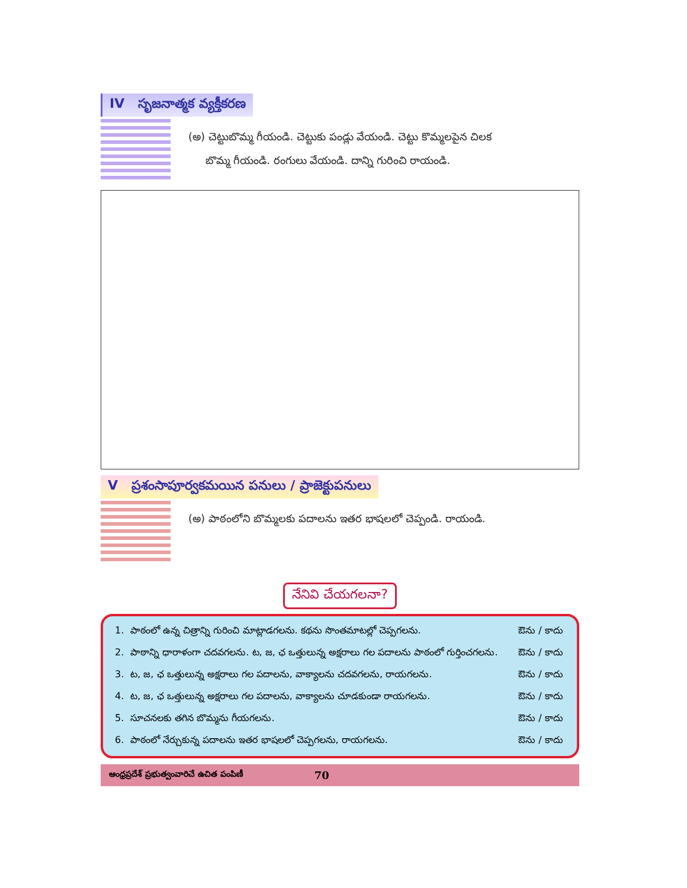IV సృజనాత్మక వ్యక్తీకరణ
(అ) చెట్టుబొమ్మ గీయండి. చెట్టుకు పండ్లు వేయండి. చెట్టు కొమ్మలపైన చిలక
బొమ్మ గీయండి. రంగులు వేయండి. దాన్ని గురించి రాయండి.
V ప్రశంసాపూర్వకమయిన పనులు / ప్రాజెక్టుపనులు
(అ) పాఠంలోని బొమ్మలకు పదాలను ఇతర భాషలలో చెప్పండి. రాయండి.
నేనివి చేయగలనా?
| 1. | పాఠంలో ఉన్న చిత్రాన్ని గురించి మాట్లాడగలను. కథను సొంతమాటల్లో చెప్పగలను. | ఔను / కాదు |
| 2. | పాఠాన్ని ధారాళంగా చదవగలను. ట, జ, ఛ ఒత్తులున్న అక్షరాలు గల పదాలను పాఠంలో గుర్తించగలను. | ఔను / కాదు |
| 3. | ట, జ, ఛ ఒత్తులున్న అక్షరాలు గల పదాలను, వాక్యాలను చదవగలను, రాయగలను. | ఔను / కాదు |
| 4. | ట, జ, ఛ ఒత్తులున్న అక్షరాలు గల పదాలను, వాక్యాలను చూడకుండా రాయగలను. | ఔను / కాదు |
| 5. | సూచనలకు తగిన బొమ్మను గీయగలను. | ఔను / కాదు |
| 6. | పాఠంలో నేర్చుకున్న పదాలను ఇతర భాషలలో చెప్పగలను, రాయగలను. | ఔను / కాదు |
ఆంధ్రప్రదేశ్ ప్రభుత్వంవారిచే ఉచిత పంపిణీ 70